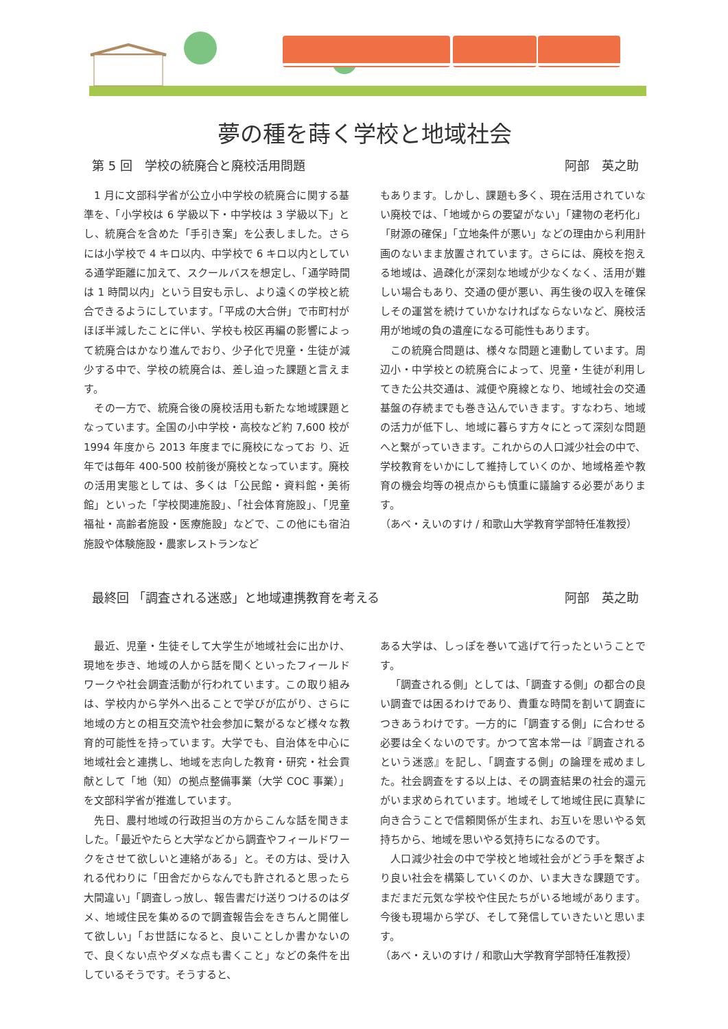夢の種を蒔く学校と地域社会
第 5 回　学校の統廃合と廃校活用問題 阿部　英之助
1 月に文部科学省が公立小中学校の統廃合に関する基準を、「小学校は 6 学級以下・中学校は 3 学級以下」とし、統廃合を含めた「手引き案」を公表しました。さらには小学校で 4 キロ以内、中学校で 6 キロ以内としている通学距離に加えて、スクールバスを想定し、「通学時間は 1 時間以内」という目安も示し、より遠くの学校と統合できるようにしています。「平成の大合併」で市町村がほぼ半減したことに伴い、学校も校区再編の影響によって統廃合はかなり進んでおり、少子化で児童・生徒が減少する中で、学校の統廃合は、差し迫った課題と言えます。
その一方で、統廃合後の廃校活用も新たな地域課題となっています。全国の小中学校・高校など約 7,600 校が 1994 年度から 2013 年度までに廃校になってお り、近年では毎年 400-500 校前後が廃校となっています。廃校の活用実態としては、多くは「公民館・資料館・美術館」といった「学校関連施設」、「社会体育施設」、「児童福祉・高齢者施設・医療施設」などで、この他にも宿泊施設や体験施設・農家レストランなど
もあります。しかし、課題も多く、現在活用されていない廃校では、「地域からの要望がない」「建物の老朽化」「財源の確保」「立地条件が悪い」などの理由から利用計画のないまま放置されています。さらには、廃校を抱える地域は、過疎化が深刻な地域が少なくなく、活用が難しい場合もあり、交通の便が悪い、再生後の収入を確保しその運営を続けていかなければならないなど、廃校活用が地域の負の遺産になる可能性もあります。
この統廃合問題は、様々な問題と連動しています。周辺小・中学校との統廃合によって、児童・生徒が利用してきた公共交通は、減便や廃線となり、地域社会の交通基盤の存続までも巻き込んでいきます。すなわち、地域の活力が低下し、地域に暮らす方々にとって深刻な問題へと繋がっていきます。これからの人口減少社会の中で、学校教育をいかにして維持していくのか、地域格差や教育の機会均等の視点からも慎重に議論する必要があります。
（あべ・えいのすけ / 和歌山大学教育学部特任准教授）
最終回 「調査される迷惑」と地域連携教育を考える 阿部　英之助
最近、児童・生徒そして大学生が地域社会に出かけ、現地を歩き、地域の人から話を聞くといったフィールドワークや社会調査活動が行われています。この取り組みは、学校内から学外へ出ることで学びが広がり、さらに地域の方との相互交流や社会参加に繋がるなど様々な教育的可能性を持っています。大学でも、自治体を中心に地域社会と連携し、地域を志向した教育・研究・社会貢献として「地（知）の拠点整備事業（大学 COC 事業）」を文部科学省が推進しています。
先日、農村地域の行政担当の方からこんな話を聞きました。「最近やたらと大学などから調査やフィールドワークをさせて欲しいと連絡がある」と。その方は、受け入れる代わりに「田舎だからなんでも許されると思ったら大間違い」「調査しっ放し、報告書だけ送りつけるのはダメ、地域住民を集めるので調査報告会をきちんと開催して欲しい」「お世話になると、良いことしか書かないので、良くない点やダメな点も書くこと」などの条件を出しているそうです。そうすると、
ある大学は、しっぽを巻いて逃げて行ったということです。
「調査される側」としては、「調査する側」の都合の良い調査では困るわけであり、貴重な時間を割いて調査につきあうわけです。一方的に「調査する側」に合わせる必要は全くないのです。かつて宮本常一は『調査されるという迷惑』を記し、「調査する側」の論理を戒めました。社会調査をする以上は、その調査結果の社会的還元がいま求められています。地域そして地域住民に真摯に向き合うことで信頼関係が生まれ、お互いを思いやる気持ちから、地域を思いやる気持ちになるのです。
人口減少社会の中で学校と地域社会がどう手を繋ぎより良い社会を構築していくのか、いま大きな課題です。まだまだ元気な学校や住民たちがいる地域があります。今後も現場から学び、そして発信していきたいと思います。
（あべ・えいのすけ / 和歌山大学教育学部特任准教授）